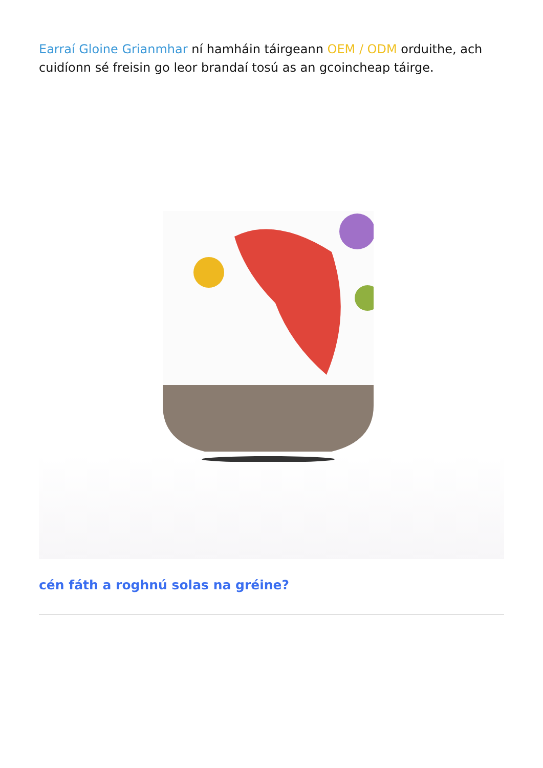Earraí Gloine Grianmhar ní hamháin táirgeann OEM / ODM orduithe, ach cuidíonn sé freisin go leor brandaí tosú as an gcoincheap táirge.
cén fáth a roghnú solas na gréine?